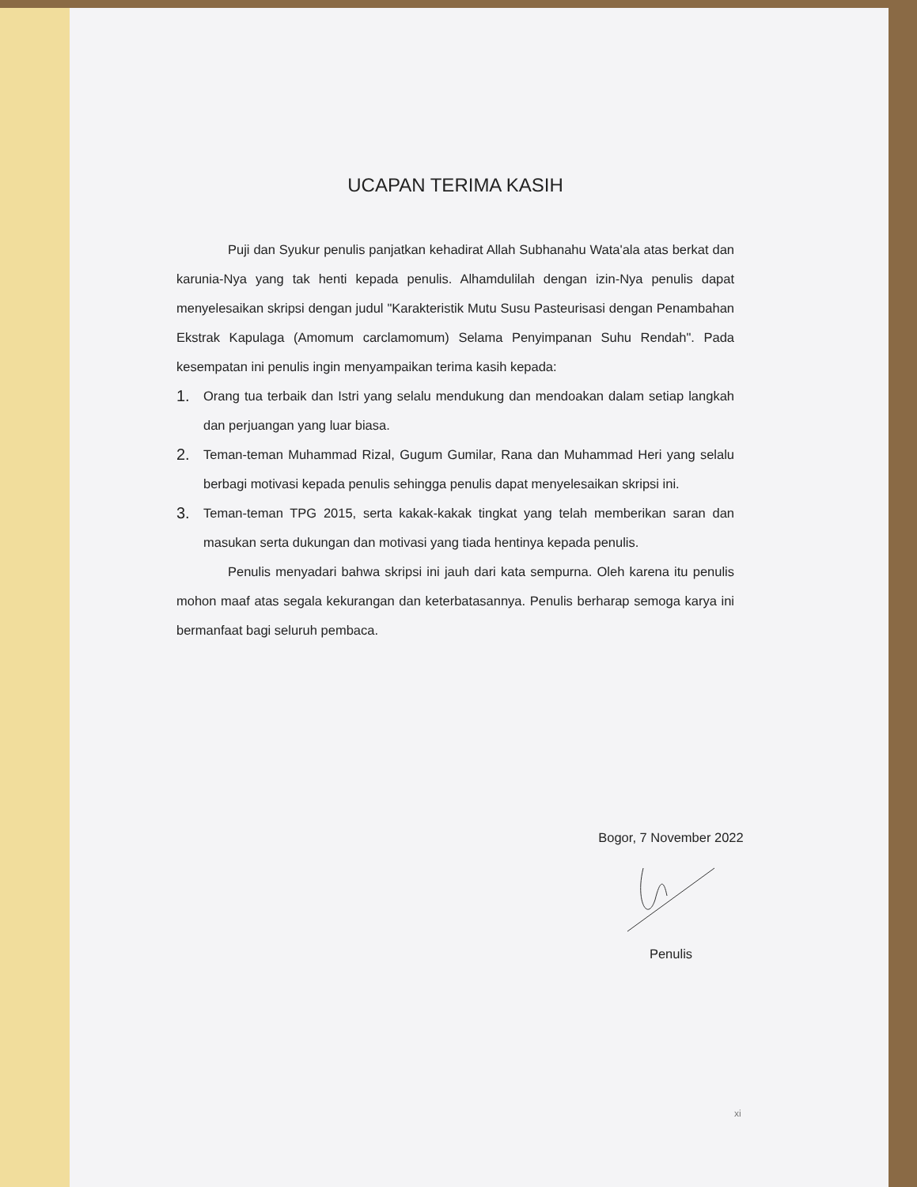UCAPAN TERIMA KASIH
Puji dan Syukur penulis panjatkan kehadirat Allah Subhanahu Wata'ala atas berkat dan karunia-Nya yang tak henti kepada penulis. Alhamdulilah dengan izin-Nya penulis dapat menyelesaikan skripsi dengan judul "Karakteristik Mutu Susu Pasteurisasi dengan Penambahan Ekstrak Kapulaga (Amomum carclamomum) Selama Penyimpanan Suhu Rendah". Pada kesempatan ini penulis ingin menyampaikan terima kasih kepada:
1. Orang tua terbaik dan Istri yang selalu mendukung dan mendoakan dalam setiap langkah dan perjuangan yang luar biasa.
2. Teman-teman Muhammad Rizal, Gugum Gumilar, Rana dan Muhammad Heri yang selalu berbagi motivasi kepada penulis sehingga penulis dapat menyelesaikan skripsi ini.
3. Teman-teman TPG 2015, serta kakak-kakak tingkat yang telah memberikan saran dan masukan serta dukungan dan motivasi yang tiada hentinya kepada penulis.
Penulis menyadari bahwa skripsi ini jauh dari kata sempurna. Oleh karena itu penulis mohon maaf atas segala kekurangan dan keterbatasannya. Penulis berharap semoga karya ini bermanfaat bagi seluruh pembaca.
Bogor, 7 November 2022
Penulis
xi